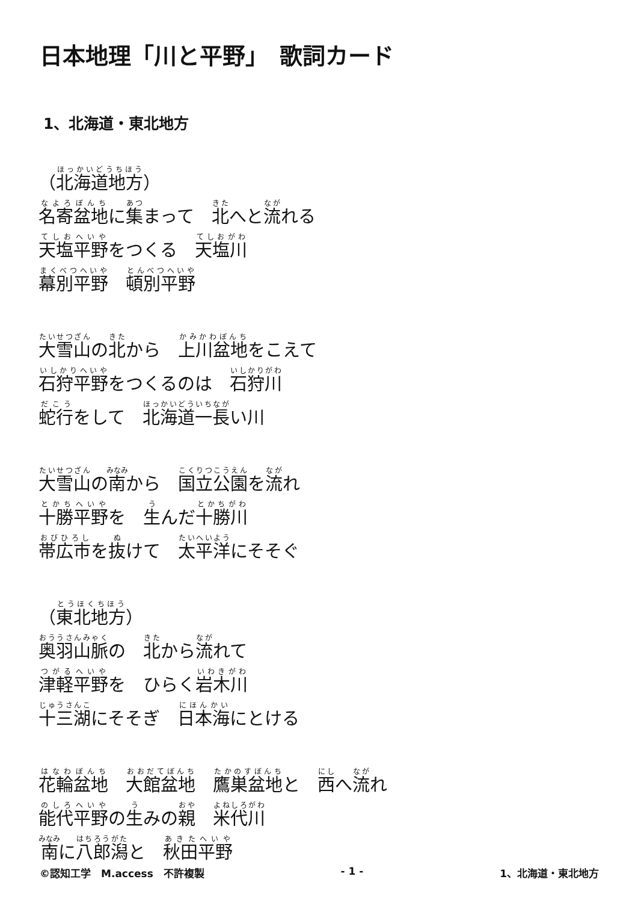日本地理「川と平野」　歌詞カード
1、北海道・東北地方
（北海道地方）
名寄盆地に集まって　北へと流れる
天塩平野をつくる　天塩川
幕別平野　頓別平野
大雪山の北から　上川盆地をこえて
石狩平野をつくるのは　石狩川
蛇行をして　北海道一長い川
大雪山の南から　国立公園を流れ
十勝平野を　生んだ十勝川
帯広市を抜けて　太平洋にそそぐ
（東北地方）
奥羽山脈の　北から流れて
津軽平野を　ひらく岩木川
十三湖にそそぎ　日本海にとける
花輪盆地　大館盆地　鷹巣盆地と　西へ流れ
能代平野の生みの親　米代川
南に八郎潟と　秋田平野
©認知工学　M.access　不許複製 - 1 - 1、北海道・東北地方